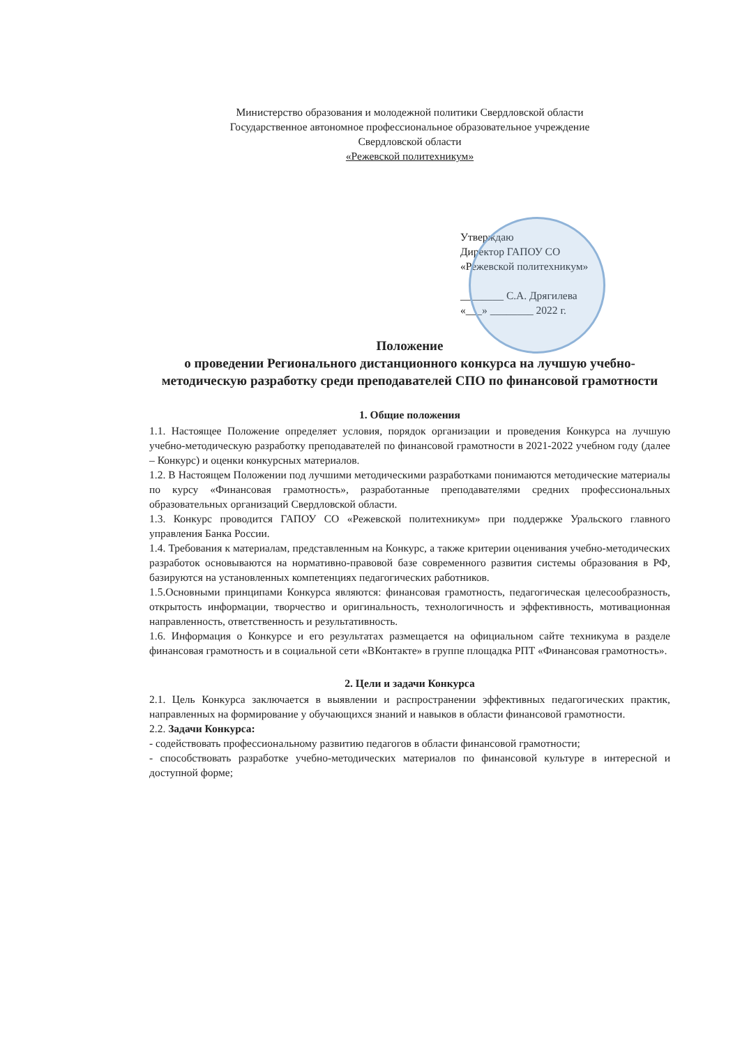Министерство образования и молодежной политики Свердловской области
Государственное автономное профессиональное образовательное учреждение
Свердловской области
«Режевской политехникум»
Утверждаю
Директор ГАПОУ СО
«Режевской политехникум»
________ С.А. Дрягилева
«___» ________ 2022 г.
Положение
о проведении Регионального дистанционного конкурса на лучшую учебно-методическую разработку среди преподавателей СПО по финансовой грамотности
1. Общие положения
1.1. Настоящее Положение определяет условия, порядок организации и проведения Конкурса на лучшую учебно-методическую разработку преподавателей по финансовой грамотности в 2021-2022 учебном году (далее – Конкурс) и оценки конкурсных материалов.
1.2. В Настоящем Положении под лучшими методическими разработками понимаются методические материалы по курсу «Финансовая грамотность», разработанные преподавателями средних профессиональных образовательных организаций Свердловской области.
1.3. Конкурс проводится ГАПОУ СО «Режевской политехникум» при поддержке Уральского главного управления Банка России.
1.4. Требования к материалам, представленным на Конкурс, а также критерии оценивания учебно-методических разработок основываются на нормативно-правовой базе современного развития системы образования в РФ, базируются на установленных компетенциях педагогических работников.
1.5.Основными принципами Конкурса являются: финансовая грамотность, педагогическая целесообразность, открытость информации, творчество и оригинальность, технологичность и эффективность, мотивационная направленность, ответственность и результативность.
1.6. Информация о Конкурсе и его результатах размещается на официальном сайте техникума в разделе финансовая грамотность и в социальной сети «ВКонтакте» в группе площадка РПТ «Финансовая грамотность».
2. Цели и задачи Конкурса
2.1. Цель Конкурса заключается в выявлении и распространении эффективных педагогических практик, направленных на формирование у обучающихся знаний и навыков в области финансовой грамотности.
2.2. Задачи Конкурса:
- содействовать профессиональному развитию педагогов в области финансовой грамотности;
- способствовать разработке учебно-методических материалов по финансовой культуре в интересной и доступной форме;